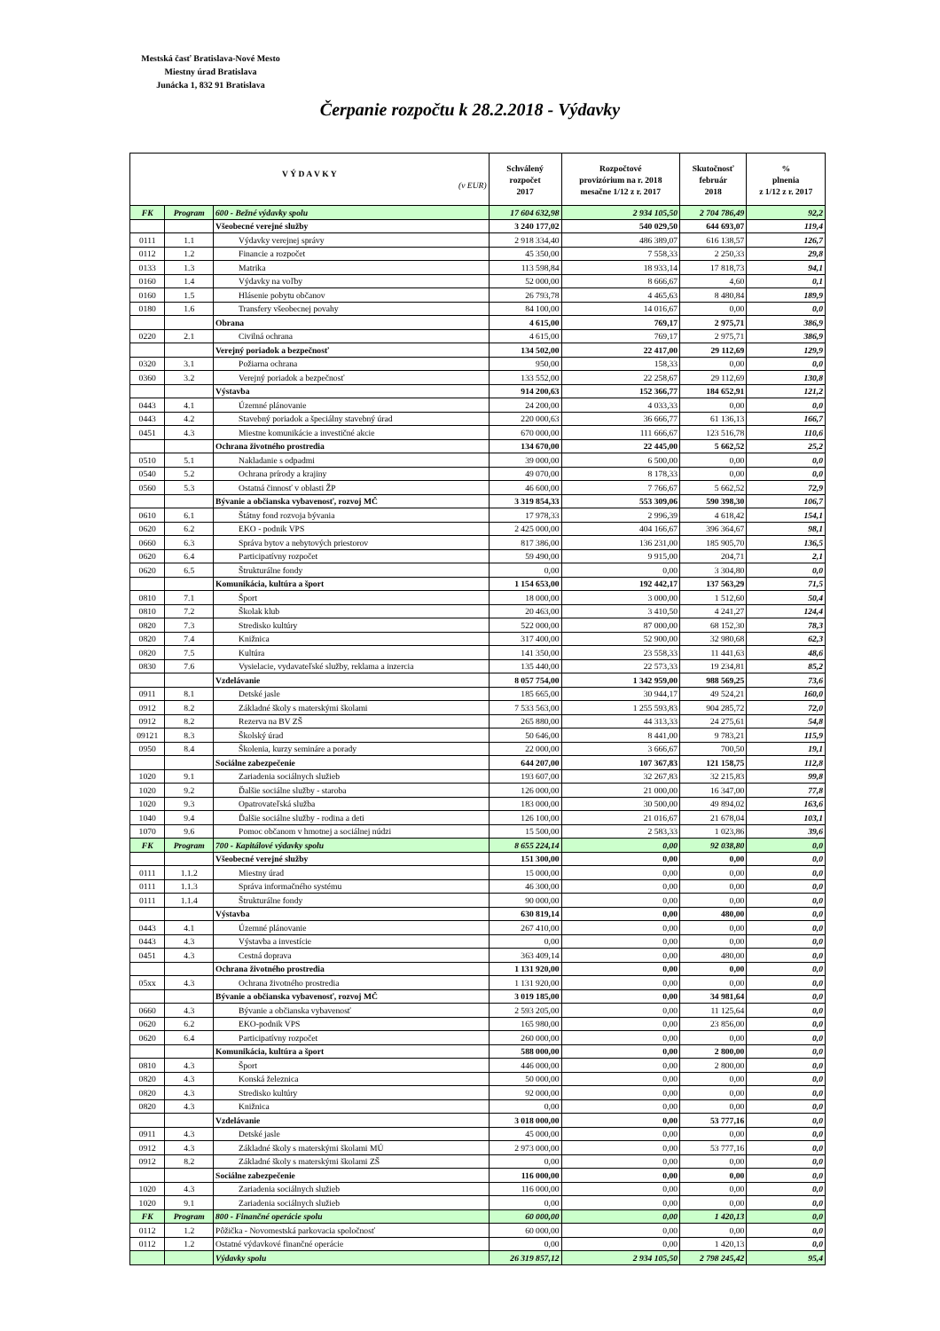Mestská časť Bratislava-Nové Mesto
Miestny úrad Bratislava
Junácka 1, 832 91 Bratislava
Čerpanie rozpočtu k 28.2.2018 - Výdavky
| V Ý D A V K Y (v EUR) | | | Schválený rozpočet 2017 | Rozpočtové provizórium na r. 2018 mesačne 1/12 z r. 2017 | Skutočnosť február 2018 | % plnenia z 1/12 z r. 2017 |
| --- | --- | --- | --- | --- | --- | --- |
| FK | Program | 600 - Bežné výdavky spolu | 17 604 632,98 | 2 934 105,50 | 2 704 786,49 | 92,2 |
| | | Všeobecné verejné služby | 3 240 177,02 | 540 029,50 | 644 693,07 | 119,4 |
| 0111 | 1.1 | Výdavky verejnej správy | 2 918 334,40 | 486 389,07 | 616 138,57 | 126,7 |
| 0112 | 1.2 | Financie a rozpočet | 45 350,00 | 7 558,33 | 2 250,33 | 29,8 |
| 0133 | 1.3 | Matrika | 113 598,84 | 18 933,14 | 17 818,73 | 94,1 |
| 0160 | 1.4 | Výdavky na voľby | 52 000,00 | 8 666,67 | 4,60 | 0,1 |
| 0160 | 1.5 | Hlásenie pobytu občanov | 26 793,78 | 4 465,63 | 8 480,84 | 189,9 |
| 0180 | 1.6 | Transfery všeobecnej povahy | 84 100,00 | 14 016,67 | 0,00 | 0,0 |
| | | Obrana | 4 615,00 | 769,17 | 2 975,71 | 386,9 |
| 0220 | 2.1 | Civilná ochrana | 4 615,00 | 769,17 | 2 975,71 | 386,9 |
| | | Verejný poriadok a bezpečnosť | 134 502,00 | 22 417,00 | 29 112,69 | 129,9 |
| 0320 | 3.1 | Požiarna ochrana | 950,00 | 158,33 | 0,00 | 0,0 |
| 0360 | 3.2 | Verejný poriadok a bezpečnosť | 133 552,00 | 22 258,67 | 29 112,69 | 130,8 |
| | | Výstavba | 914 200,63 | 152 366,77 | 184 652,91 | 121,2 |
| 0443 | 4.1 | Územné plánovanie | 24 200,00 | 4 033,33 | 0,00 | 0,0 |
| 0443 | 4.2 | Stavebný poriadok a špeciálny stavebný úrad | 220 000,63 | 36 666,77 | 61 136,13 | 166,7 |
| 0451 | 4.3 | Miestne komunikácie a investičné akcie | 670 000,00 | 111 666,67 | 123 516,78 | 110,6 |
| | | Ochrana životného prostredia | 134 670,00 | 22 445,00 | 5 662,52 | 25,2 |
| 0510 | 5.1 | Nakladanie s odpadmi | 39 000,00 | 6 500,00 | 0,00 | 0,0 |
| 0540 | 5.2 | Ochrana prírody a krajiny | 49 070,00 | 8 178,33 | 0,00 | 0,0 |
| 0560 | 5.3 | Ostatná činnosť v oblasti ŽP | 46 600,00 | 7 766,67 | 5 662,52 | 72,9 |
| | | Bývanie a občianska vybavenosť, rozvoj MČ | 3 319 854,33 | 553 309,06 | 590 398,30 | 106,7 |
| 0610 | 6.1 | Štátny fond rozvoja bývania | 17 978,33 | 2 996,39 | 4 618,42 | 154,1 |
| 0620 | 6.2 | EKO - podnik VPS | 2 425 000,00 | 404 166,67 | 396 364,67 | 98,1 |
| 0660 | 6.3 | Správa bytov a nebytových priestorov | 817 386,00 | 136 231,00 | 185 905,70 | 136,5 |
| 0620 | 6.4 | Participatívny rozpočet | 59 490,00 | 9 915,00 | 204,71 | 2,1 |
| 0620 | 6.5 | Štrukturálne fondy | 0,00 | 0,00 | 3 304,80 | 0,0 |
| | | Komunikácia, kultúra a šport | 1 154 653,00 | 192 442,17 | 137 563,29 | 71,5 |
| 0810 | 7.1 | Šport | 18 000,00 | 3 000,00 | 1 512,60 | 50,4 |
| 0810 | 7.2 | Školak klub | 20 463,00 | 3 410,50 | 4 241,27 | 124,4 |
| 0820 | 7.3 | Stredisko kultúry | 522 000,00 | 87 000,00 | 68 152,30 | 78,3 |
| 0820 | 7.4 | Knižnica | 317 400,00 | 52 900,00 | 32 980,68 | 62,3 |
| 0820 | 7.5 | Kultúra | 141 350,00 | 23 558,33 | 11 441,63 | 48,6 |
| 0830 | 7.6 | Vysielacie, vydavateľské služby, reklama a inzercia | 135 440,00 | 22 573,33 | 19 234,81 | 85,2 |
| | | Vzdelávanie | 8 057 754,00 | 1 342 959,00 | 988 569,25 | 73,6 |
| 0911 | 8.1 | Detské jasle | 185 665,00 | 30 944,17 | 49 524,21 | 160,0 |
| 0912 | 8.2 | Základné školy s materskými školami | 7 533 563,00 | 1 255 593,83 | 904 285,72 | 72,0 |
| 0912 | 8.2 | Rezerva na BV ZŠ | 265 880,00 | 44 313,33 | 24 275,61 | 54,8 |
| 09121 | 8.3 | Školský úrad | 50 646,00 | 8 441,00 | 9 783,21 | 115,9 |
| 0950 | 8.4 | Školenia, kurzy semináre a porady | 22 000,00 | 3 666,67 | 700,50 | 19,1 |
| | | Sociálne zabezpečenie | 644 207,00 | 107 367,83 | 121 158,75 | 112,8 |
| 1020 | 9.1 | Zariadenia sociálnych služieb | 193 607,00 | 32 267,83 | 32 215,83 | 99,8 |
| 1020 | 9.2 | Ďalšie sociálne služby - staroba | 126 000,00 | 21 000,00 | 16 347,00 | 77,8 |
| 1020 | 9.3 | Opatrovateľská služba | 183 000,00 | 30 500,00 | 49 894,02 | 163,6 |
| 1040 | 9.4 | Ďalšie sociálne služby - rodina a deti | 126 100,00 | 21 016,67 | 21 678,04 | 103,1 |
| 1070 | 9.6 | Pomoc občanom v hmotnej a sociálnej núdzi | 15 500,00 | 2 583,33 | 1 023,86 | 39,6 |
| FK | Program | 700 - Kapitálové výdavky spolu | 8 655 224,14 | 0,00 | 92 038,80 | 0,0 |
| | | Všeobecné verejné služby | 151 300,00 | 0,00 | 0,00 | 0,0 |
| 0111 | 1.1.2 | Miestny úrad | 15 000,00 | 0,00 | 0,00 | 0,0 |
| 0111 | 1.1.3 | Správa informačného systému | 46 300,00 | 0,00 | 0,00 | 0,0 |
| 0111 | 1.1.4 | Štrukturálne fondy | 90 000,00 | 0,00 | 0,00 | 0,0 |
| | | Výstavba | 630 819,14 | 0,00 | 480,00 | 0,0 |
| 0443 | 4.1 | Územné plánovanie | 267 410,00 | 0,00 | 0,00 | 0,0 |
| 0443 | 4.3 | Výstavba a investície | 0,00 | 0,00 | 0,00 | 0,0 |
| 0451 | 4.3 | Cestná doprava | 363 409,14 | 0,00 | 480,00 | 0,0 |
| | | Ochrana životného prostredia | 1 131 920,00 | 0,00 | 0,00 | 0,0 |
| 05xx | 4.3 | Ochrana životného prostredia | 1 131 920,00 | 0,00 | 0,00 | 0,0 |
| | | Bývanie a občianska vybavenosť, rozvoj MČ | 3 019 185,00 | 0,00 | 34 981,64 | 0,0 |
| 0660 | 4.3 | Bývanie a občianska vybavenosť | 2 593 205,00 | 0,00 | 11 125,64 | 0,0 |
| 0620 | 6.2 | EKO-podnik VPS | 165 980,00 | 0,00 | 23 856,00 | 0,0 |
| 0620 | 6.4 | Participatívny rozpočet | 260 000,00 | 0,00 | 0,00 | 0,0 |
| | | Komunikácia, kultúra a šport | 588 000,00 | 0,00 | 2 800,00 | 0,0 |
| 0810 | 4.3 | Šport | 446 000,00 | 0,00 | 2 800,00 | 0,0 |
| 0820 | 4.3 | Konská železnica | 50 000,00 | 0,00 | 0,00 | 0,0 |
| 0820 | 4.3 | Stredisko kultúry | 92 000,00 | 0,00 | 0,00 | 0,0 |
| 0820 | 4.3 | Knižnica | 0,00 | 0,00 | 0,00 | 0,0 |
| | | Vzdelávanie | 3 018 000,00 | 0,00 | 53 777,16 | 0,0 |
| 0911 | 4.3 | Detské jasle | 45 000,00 | 0,00 | 0,00 | 0,0 |
| 0912 | 4.3 | Základné školy s materskými školami MÚ | 2 973 000,00 | 0,00 | 53 777,16 | 0,0 |
| 0912 | 8.2 | Základné školy s materskými školami ZŠ | 0,00 | 0,00 | 0,00 | 0,0 |
| | | Sociálne zabezpečenie | 116 000,00 | 0,00 | 0,00 | 0,0 |
| 1020 | 4.3 | Zariadenia sociálnych služieb | 116 000,00 | 0,00 | 0,00 | 0,0 |
| 1020 | 9.1 | Zariadenia sociálnych služieb | 0,00 | 0,00 | 0,00 | 0,0 |
| FK | Program | 800 - Finančné operácie spolu | 60 000,00 | 0,00 | 1 420,13 | 0,0 |
| 0112 | 1.2 | Pôžička - Novomestská parkovacia spoločnosť | 60 000,00 | 0,00 | 0,00 | 0,0 |
| 0112 | 1.2 | Ostatné výdavkové finančné operácie | 0,00 | 0,00 | 1 420,13 | 0,0 |
| | | Výdavky spolu | 26 319 857,12 | 2 934 105,50 | 2 798 245,42 | 95,4 |